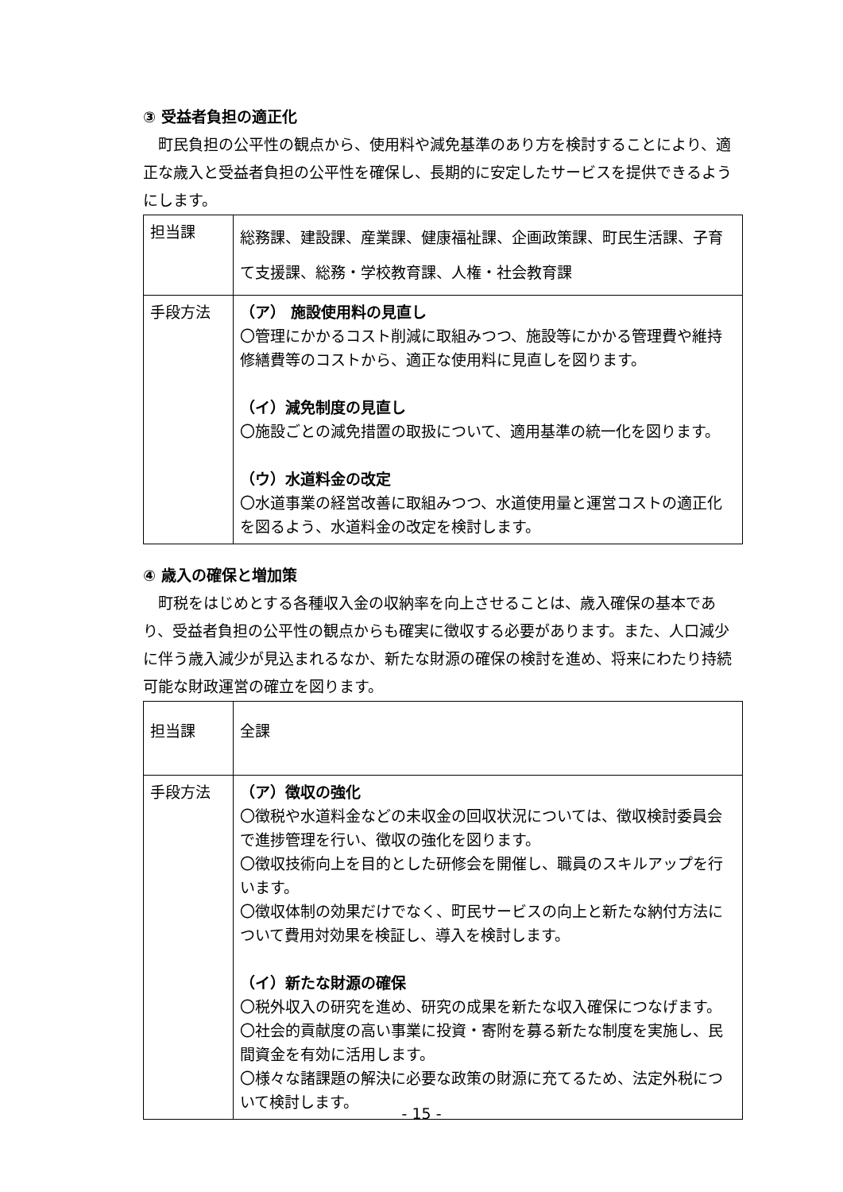③ 受益者負担の適正化
　町民負担の公平性の観点から、使用料や減免基準のあり方を検討することにより、適正な歳入と受益者負担の公平性を確保し、長期的に安定したサービスを提供できるようにします。
| 担当課 | 総務課、建設課、産業課、健康福祉課、企画政策課、町民生活課、子育て支援課、総務・学校教育課、人権・社会教育課 |
| 手段方法 | （ア） 施設使用料の見直し 〇管理にかかるコスト削減に取組みつつ、施設等にかかる管理費や維持修繕費等のコストから、適正な使用料に見直しを図ります。 （イ）減免制度の見直し 〇施設ごとの減免措置の取扱について、適用基準の統一化を図ります。 （ウ）水道料金の改定 〇水道事業の経営改善に取組みつつ、水道使用量と運営コストの適正化を図るよう、水道料金の改定を検討します。 |
④ 歳入の確保と増加策
　町税をはじめとする各種収入金の収納率を向上させることは、歳入確保の基本であり、受益者負担の公平性の観点からも確実に徴収する必要があります。また、人口減少に伴う歳入減少が見込まれるなか、新たな財源の確保の検討を進め、将来にわたり持続可能な財政運営の確立を図ります。
| 担当課 | 全課 |
| 手段方法 | （ア）徴収の強化 〇徴税や水道料金などの未収金の回収状況については、徴収検討委員会で進捗管理を行い、徴収の強化を図ります。 〇徴収技術向上を目的とした研修会を開催し、職員のスキルアップを行います。 〇徴収体制の効果だけでなく、町民サービスの向上と新たな納付方法について費用対効果を検証し、導入を検討します。 （イ）新たな財源の確保 〇税外収入の研究を進め、研究の成果を新たな収入確保につなげます。 〇社会的貢献度の高い事業に投資・寄附を募る新たな制度を実施し、民間資金を有効に活用します。 〇様々な諸課題の解決に必要な政策の財源に充てるため、法定外税について検討します。 |
- 15 -